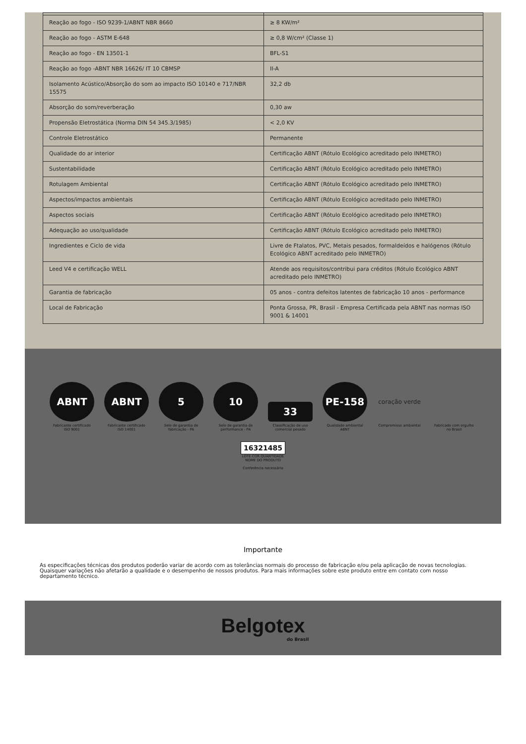| Reação ao fogo - ISO 9239-1/ABNT NBR 8660 | ≥ 8 KW/m² |
| Reação ao fogo - ASTM E-648 | ≥ 0,8 W/cm² (Classe 1) |
| Reação ao fogo - EN 13501-1 | BFL-S1 |
| Reação ao fogo -ABNT NBR 16626/ IT 10 CBMSP | II-A |
| Isolamento Acústico/Absorção do som ao impacto ISO 10140 e 717/NBR 15575 | 32,2 db |
| Absorção do som/reverberação | 0,30 aw |
| Propensão Eletrostática (Norma DIN 54 345.3/1985) | < 2,0 KV |
| Controle Eletrostático | Permanente |
| Qualidade do ar interior | Certificação ABNT (Rótulo Ecológico acreditado pelo INMETRO) |
| Sustentabilidade | Certificação ABNT (Rótulo Ecológico acreditado pelo INMETRO) |
| Rotulagem Ambiental | Certificação ABNT (Rótulo Ecológico acreditado pelo INMETRO) |
| Aspectos/impactos ambientais | Certificação ABNT (Rótulo Ecológico acreditado pelo INMETRO) |
| Aspectos sociais | Certificação ABNT (Rótulo Ecológico acreditado pelo INMETRO) |
| Adequação ao uso/qualidade | Certificação ABNT (Rótulo Ecológico acreditado pelo INMETRO) |
| Ingredientes e Ciclo de vida | Livre de Ftalatos, PVC, Metais pesados, formaldeídos e halógenos (Rótulo Ecológico ABNT acreditado pelo INMETRO) |
| Leed V4 e certificação WELL | Atende aos requisitos/contribui para créditos (Rótulo Ecológico ABNT acreditado pelo INMETRO) |
| Garantia de fabricação | 05 anos - contra defeitos latentes de fabricação 10 anos - performance |
| Local de Fabricação | Ponta Grossa, PR, Brasil - Empresa Certificada pela ABNT nas normas ISO 9001 & 14001 |
ABNT
Fabricante certificado ISO 9001
ABNT
Fabricante certificado ISO 14001
5
Selo de garantia de fabricação - PA
10
Selo de garantia de performance - PA
33
Classificação de uso comercial pesado
PE-158
Qualidade ambiental ABNT
coração verde
Compromisso ambiental
Fabricado com orgulho no Brasil
16321485
LOTE COR QUANTIDADE NOME DO PRODUTO
Conferência necessária
Importante
As especificações técnicas dos produtos poderão variar de acordo com as tolerâncias normais do processo de fabricação e/ou pela aplicação de novas tecnologias. Quaisquer variações não afetarão a qualidade e o desempenho de nossos produtos. Para mais informações sobre este produto entre em contato com nosso departamento técnico.
Belgotex
do Brasil